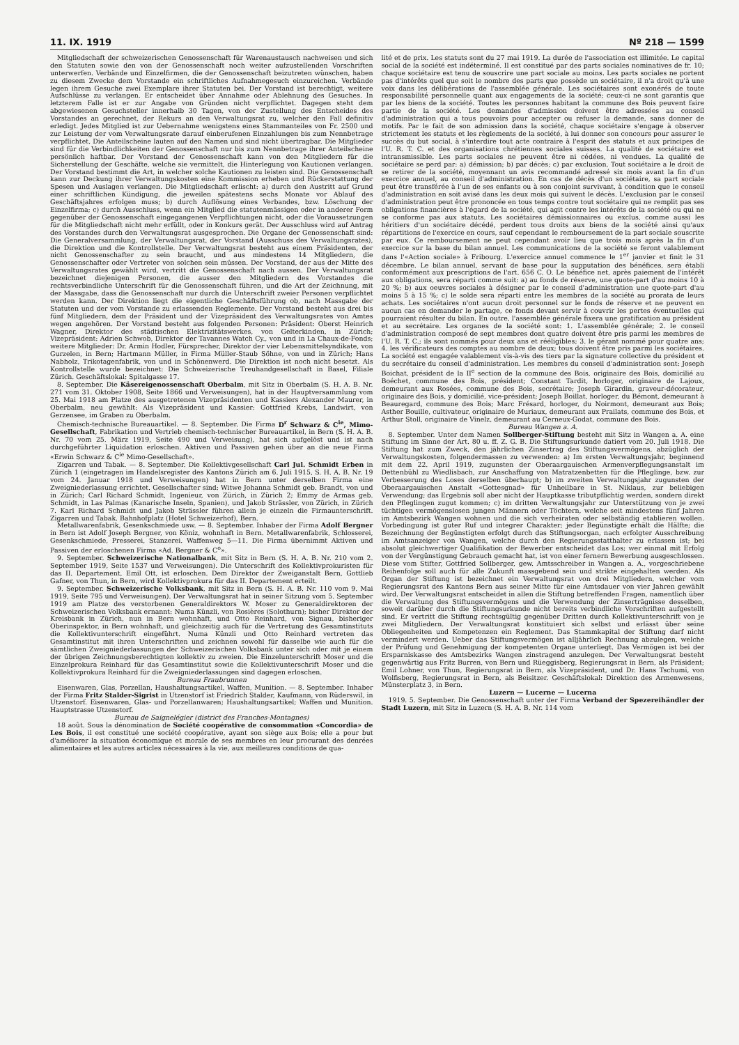11. IX. 1919 Nº 218 — 1599
Mitgliedschaft der schweizerischen Genossenschaft für Warenaustausch nachweisen und sich den Statuten sowie den von der Genossenschaft noch weiter aufzustellenden Vorschriften unterwerfen. Verbände und Einzelfirmen, die der Genossenschaft beizutreten wünschen, haben zu diesem Zwecke dem Vorstande ein schriftliches Aufnahmegesuch einzureichen. Verbände legen ihrem Gesuche zwei Exemplare ihrer Statuten bei. Der Vorstand ist berechtigt, weitere Aufschlüsse zu verlangen. Er entscheidet über Annahme oder Ablehnung des Gesuches. In letzterem Falle ist er zur Angabe von Gründen nicht verpflichtet. Dagegen steht dem abgewiesenen Gesuchsteller innerhalb 30 Tagen, von der Zustellung des Entscheides des Vorstandes an gerechnet, der Rekurs an den Verwaltungsrat zu, welcher den Fall definitiv erledigt. Jedes Mitglied ist zur Uebernahme wenigstens eines Stammanteiles von Fr. 2500 und zur Leistung der vom Verwaltungsrate darauf einberufenen Einzahlungen bis zum Nennbetrage verpflichtet. Die Anteilscheine lauten auf den Namen und sind nicht übertragbar. Die Mitglieder sind für die Verbindlichkeiten der Genossenschaft nur bis zum Nennbetrage ihrer Anteilscheine persönlich haftbar. Der Vorstand der Genossenschaft kann von den Mitgliedern für die Sicherstellung der Geschäfte, welche sie vermittelt, die Hinterlegung von Kautionen verlangen. Der Vorstand bestimmt die Art, in welcher solche Kautionen zu leisten sind. Die Genossenschaft kann zur Deckung ihrer Verwaltungskosten eine Kommission erheben und Rückerstattung der Spesen und Auslagen verlangen. Die Mitgliedschaft erlischt: a) durch den Austritt auf Grund einer schriftlichen Kündigung, die jeweilen spätestens sechs Monate vor Ablauf des Geschäftsjahres erfolgen muss; b) durch Auflösung eines Verbandes, bzw. Löschung der Einzelfirma; c) durch Ausschluss, wenn ein Mitglied die statutenmässigen oder in anderer Form gegenüber der Genossenschaft eingegangenen Verpflichtungen nicht, oder die Voraussetzungen für die Mitgliedschaft nicht mehr erfüllt, oder in Konkurs gerät. Der Ausschluss wird auf Antrag des Vorstandes durch den Verwaltungsrat ausgesprochen. Die Organe der Genossenschaft sind: Die Generalversammlung, der Verwaltungsrat, der Vorstand (Ausschuss des Verwaltungsrates), die Direktion und die Kontrollstelle. Der Verwaltungsrat besteht aus einem Präsidenten, der nicht Genossenschafter zu sein braucht, und aus mindestens 14 Mitgliedern, die Genossenschafter oder Vertreter von solchen sein müssen. Der Vorstand, der aus der Mitte des Verwaltungsrates gewählt wird, vertritt die Genossenschaft nach aussen. Der Verwaltungsrat bezeichnet diejenigen Personen, die ausser den Mitgliedern des Vorstandes die rechtsverbindliche Unterschrift für die Genossenschaft führen, und die Art der Zeichnung, mit der Massgabe, dass die Genossenschaft nur durch die Unterschrift zweier Personen verpflichtet werden kann. Der Direktion liegt die eigentliche Geschäftsführung ob, nach Massgabe der Statuten und der vom Vorstande zu erlassenden Reglemente. Der Vorstand besteht aus drei bis fünf Mitgliedern, dem der Präsident und der Vizepräsident des Verwaltungsrates von Amtes wegen angehören. Der Vorstand besteht aus folgenden Personen: Präsident: Oberst Heinrich Wagner, Direktor des städtischen Elektrizitätswerkes, von Gelterkinden, in Zürich; Vizepräsident: Adrien Schwob, Direktor der Tavannes Watch Cy., von und in La Chaux-de-Fonds; weitere Mitglieder: Dr. Armin Hodler, Fürsprecher, Direktor der vier Lebensmittelsyndikate, von Gurzelen, in Bern; Hartmann Müller, in Firma Müller-Staub Söhne, von und in Zürich; Hans Nabholz, Trikotagenfabrik, von und in Schönenwerd. Die Direktion ist noch nicht besetzt. Als Kontrollstelle wurde bezeichnet: Die Schweizerische Treuhandgesellschaft in Basel, Filiale Zürich. Geschäftslokal: Spitalgasse 17.
8. September. Die Käsereigenossenschaft Oberbalm, mit Sitz in Oberbalm (S. H. A. B. Nr. 271 vom 31. Oktober 1908, Seite 1866 und Verweisungen), hat in der Hauptversammlung vom 25. Mai 1918 am Platze des ausgetretenen Vizepräsidenten und Kassiers Alexander Maurer, in Oberbalm, neu gewählt: Als Vizepräsident und Kassier: Gottfried Krebs, Landwirt, von Gerzensee, im Graben zu Oberbalm.
Chemisch-technische Bureauartikel. — 8. September. Die Firma D<sup>r</sup> Schwarz & C<sup>ie</sup>, Mimo-Gesellschaft, Fabrikation und Vertrieb chemisch-technischer Bureauartikel, in Bern (S. H. A. B. Nr. 70 vom 25. März 1919, Seite 490 und Verweisung), hat sich aufgelöst und ist nach durchgeführter Liquidation erloschen. Aktiven und Passiven gehen über an die neue Firma «Erwin Schwarz & C<sup>ie</sup> Mimo-Gesellschaft».
Zigarren und Tabak. — 8. September. Die Kollektivgesellschaft Carl Jul. Schmidt Erben in Zürich 1 (eingetragen im Handelsregister des Kantons Zürich am 6. Juli 1915, S. H. A. B. Nr. 19 vom 24. Januar 1918 und Verweisungen) hat in Bern unter derselben Firma eine Zweigniederlassung errichtet. Gesellschafter sind: Witwe Johanna Schmidt geb. Brandt, von und in Zürich; Carl Richard Schmidt, Ingenieur, von Zürich, in Zürich 2; Emmy de Armas geb. Schmidt, in Las Palmas (Kanarische Inseln, Spanien), und Jakob Strässler, von Zürich, in Zürich 7. Karl Richard Schmidt und Jakob Strässler führen allein je einzeln die Firmaunterschrift. Zigarren und Tabak. Bahnhofplatz (Hotel Schweizerhof), Bern.
Metallwarenfabrik, Gesenkschmiede usw. — 8. September. Inhaber der Firma Adolf Bergner in Bern ist Adolf Joseph Bergner, von Köniz, wohnhaft in Bern. Metallwarenfabrik, Schlosserei, Gesenkschmiede, Presserei, Stanzerei. Waffenweg 5—11. Die Firma übernimmt Aktiven und Passiven der erloschenen Firma «Ad. Bergner & C<sup>o</sup>».
9. September. Schweizerische Nationalbank, mit Sitz in Bern (S. H. A. B. Nr. 210 vom 2. September 1919, Seite 1537 und Verweisungen). Die Unterschrift des Kollektivprokuristen für das II. Departement, Emil Ott, ist erloschen. Dem Direktor der Zweiganstalt Bern, Gottlieb Gafner, von Thun, in Bern, wird Kollektivprokura für das II. Departement erteilt.
9. September. Schweizerische Volksbank, mit Sitz in Bern (S. H. A. B. Nr. 110 vom 9. Mai 1919, Seite 795 und Verweisungen). Der Verwaltungsrat hat in seiner Sitzung vom 5. September 1919 am Platze des verstorbenen Generaldirektors W. Moser zu Generaldirektoren der Schweizerischen Volksbank ernannt: Numa Künzli, von Rosières (Solothurn); bisher Direktor der Kreisbank in Zürich, nun in Bern wohnhaft, und Otto Reinhard, von Signau, bisheriger Oberinspektor, in Bern wohnhaft, und gleichzeitig auch für die Vertretung des Gesamtinstituts die Kollektivunterschrift eingeführt. Numa Künzli und Otto Reinhard vertreten das Gesamtinstitut mit ihren Unterschriften und zeichnen sowohl für dasselbe wie auch für die sämtlichen Zweigniederlassungen der Schweizerischen Volksbank unter sich oder mit je einem der übrigen Zeichnungsberechtigten kollektiv zu zweien. Die Einzelunterschrift Moser und die Einzelprokura Reinhard für das Gesamtinstitut sowie die Kollektivunterschrift Moser und die Kollektivprokura Reinhard für die Zweigniederlassungen sind dagegen erloschen.
Bureau Fraubrunnen
Eisenwaren, Glas, Porzellan, Haushaltungsartikel, Waffen, Munition. — 8. September. Inhaber der Firma Fritz Stalder-Sigrist in Utzenstorf ist Friedrich Stalder, Kaufmann, von Rüderswil, in Utzenstorf. Eisenwaren, Glas- und Porzellanwaren; Haushaltungsartikel; Waffen und Munition. Hauptstrasse Utzenstorf.
Bureau de Saignelégier (district des Franches-Montagnes)
18 août. Sous la dénomination de Société coopérative de consommation «Concordia» de Les Bois, il est constitué une société coopérative, ayant son siège aux Bois; elle a pour but d'améliorer la situation économique et morale de ses membres en leur procurant des denrées alimentaires et les autres articles nécessaires à la vie, aux meilleures conditions de qua-
lité et de prix. Les statuts sont du 27 mai 1919. La durée de l'association est illimitée. Le capital social de la société est indéterminé. Il est constitué par des parts sociales nominatives de fr. 10; chaque sociétaire est tenu de souscrire une part sociale au moins. Les parts sociales ne portent pas d'intérêts quel que soit le nombre des parts que possède un sociétaire, il n'a droit qu'à une voix dans les délibérations de l'assemblée générale. Les sociétaires sont exonérés de toute responsabilité personnelle quant aux engagements de la société; ceux-ci ne sont garantis que par les biens de la société. Toutes les personnes habitant la commune des Bois peuvent faire partie de la société. Les demandes d'admission doivent être adressées au conseil d'administration qui a tous pouvoirs pour accepter ou refuser la demande, sans donner de motifs. Par le fait de son admission dans la société, chaque sociétaire s'engage à observer strictement les statuts et les règlements de la société, à lui donner son concours pour assurer le succès du but social, à s'interdire tout acte contraire à l'esprit des statuts et aux principes de l'U. R. T. C. et des organisations chrétiennes sociales suisses. La qualité de sociétaire est intransmissible. Les parts sociales ne peuvent être ni cédées, ni vendues. La qualité de sociétaire se perd par: a) démission; b) par décès; c) par exclusion. Tout sociétaire a le droit de se retirer de la société, moyennant un avis recommandé adressé six mois avant la fin d'un exercice annuel, au conseil d'administration. En cas de décès d'un sociétaire, sa part sociale peut être transférée à l'un de ses enfants ou à son conjoint survivant, à condition que le conseil d'administration en soit avisé dans les deux mois qui suivent le décès. L'exclusion par le conseil d'administration peut être prononcée en tous temps contre tout sociétaire qui ne remplit pas ses obligations financières à l'égard de la société, qui agit contre les intérêts de la société ou qui ne se conforme pas aux statuts. Les sociétaires démissionnaires ou exclus, comme aussi les héritiers d'un sociétaire décédé, perdent tous droits aux biens de la société ainsi qu'aux répartitions de l'exercice en cours, sauf cependant le remboursement de la part sociale souscrite par eux. Ce remboursement ne peut cependant avoir lieu que trois mois après la fin d'un exercice sur la base du bilan annuel. Les communications de la société se feront valablement dans l'«Action sociale» à Fribourg. L'exercice annuel commence le 1<sup>er</sup> janvier et finit le 31 décembre. Le bilan annuel, servant de base pour la supputation des bénéfices, sera établi conformément aux prescriptions de l'art. 656 C. O. Le bénéfice net, après paiement de l'intérêt aux obligations, sera réparti comme suit: a) au fonds de réserve, une quote-part d'au moins 10 à 20 %; b) aux oeuvres sociales à désigner par le conseil d'administration une quote-part d'au moins 5 à 15 %; c) le solde sera réparti entre les membres de la société au prorata de leurs achats. Les sociétaires n'ont aucun droit personnel sur le fonds de réserve et ne peuvent en aucun cas en demander le partage, ce fonds devant servir à couvrir les pertes éventuelles qui pourraient résulter du bilan. En outre, l'assemblée générale fixera une gratification au président et au secrétaire. Les organes de la société sont: 1. L'assemblée générale; 2. le conseil d'administration composé de sept membres dont quatre doivent être pris parmi les membres de l'U. R. T. C.; ils sont nommés pour deux ans et rééligibles; 3. le gérant nommé pour quatre ans; 4. les vérificateurs des comptes au nombre de deux; tous doivent être pris parmi les sociétaires. La société est engagée valablement vis-à-vis des tiers par la signature collective du président et du secrétaire du conseil d'administration. Les membres du conseil d'administration sont: Joseph Boichat, président de la II<sup>e</sup> section de la commune des Bois, originaire des Bois, domicilié au Boéchet, commune des Bois, président; Constant Tardit, horloger, originaire de Lajoux, demeurant aux Rosées, commune des Bois, secrétaire; Joseph Girardin, graveur-décorateur, originaire des Bois, y domicilié, vice-président; Joseph Boillat, horloger, du Bémont, demeurant à Beauregard, commune des Bois; Marc Frésard, horloger, du Noirmont, demeurant aux Bois; Asther Bouille, cultivateur, originaire de Muriaux, demeurant aux Prailats, commune des Bois, et Arthur Stoll, originaire de Vinelz, demeurant au Cerneux-Godat, commune des Bois.
Bureau Wangen a. A.
8. September. Unter dem Namen Sollberger-Stiftung besteht mit Sitz in Wangen a. A. eine Stiftung im Sinne der Art. 80 u. ff. Z. G. B. Die Stiftungsurkunde datiert vom 20. Juli 1918. Die Stiftung hat zum Zweck, den jährlichen Zinsertrag des Stiftungsvermögens, abzüglich der Verwaltungskosten, folgendermassen zu verwenden: a) Im ersten Verwaltungsjahr, beginnend mit dem 22. April 1919, zugunsten der Oberaargauischen Armenverpflegungsanstalt im Dettenbühl zu Wiedlisbach, zur Anschaffung von Matratzenbetten für die Pfleglinge, bzw. zur Verbesserung des Loses derselben überhaupt; b) im zweiten Verwaltungsjahr zugunsten der Oberaargauischen Anstalt «Gottesgnad» für Unheilbare in St. Niklaus, zur beliebigen Verwendung; das Ergebnis soll aber nicht der Hauptkasse tributpflichtig werden, sondern direkt den Pfleglingen zugut kommen; c) im dritten Verwaltungsjahr zur Unterstützung von je zwei tüchtigen vermögenslosen jungen Männern oder Töchtern, welche seit mindestens fünf Jahren im Amtsbezirk Wangen wohnen und die sich verheiraten oder selbständig etablieren wollen. Vorbedingung ist guter Ruf und integrer Charakter; jeder Begünstigte erhält die Hälfte; die Bezeichnung der Begünstigten erfolgt durch das Stiftungsorgan, nach erfolgter Ausschreibung im Amtsanzeiger von Wangen, welche durch den Regierungsstatthalter zu erlassen ist; bei absolut gleichwertiger Qualifikation der Bewerber entscheidet das Los; wer einmal mit Erfolg von der Vergünstigung Gebrauch gemacht hat, ist von einer fernern Bewerbung ausgeschlossen. Diese vom Stifter, Gottfried Sollberger, gew. Amtsschreiber in Wangen a. A., vorgeschriebene Reihenfolge soll auch für alle Zukunft massgebend sein und strikte eingehalten werden. Als Organ der Stiftung ist bezeichnet ein Verwaltungsrat von drei Mitgliedern, welcher vom Regierungsrat des Kantons Bern aus seiner Mitte für eine Amtsdauer von vier Jahren gewählt wird. Der Verwaltungsrat entscheidet in allen die Stiftung betreffenden Fragen, namentlich über die Verwaltung des Stiftungsvermögens und die Verwendung der Zinserträgnisse desselben, soweit darüber durch die Stiftungsurkunde nicht bereits verbindliche Vorschriften aufgestellt sind. Er vertritt die Stiftung rechtsgültig gegenüber Dritten durch Kollektivunterschrift von je zwei Mitgliedern. Der Verwaltungsrat konstituiert sich selbst und erlässt über seine Obliegenheiten und Kompetenzen ein Reglement. Das Stammkapital der Stiftung darf nicht vermindert werden. Ueber das Stiftungsvermögen ist alljährlich Rechnung abzulegen, welche der Prüfung und Genehmigung der kompetenten Organe unterliegt. Das Vermögen ist bei der Ersparniskasse des Amtsbezirks Wangen zinstragend anzulegen. Der Verwaltungsrat besteht gegenwärtig aus Fritz Burren, von Bern und Rüeggisberg, Regierungsrat in Bern, als Präsident; Emil Lohner, von Thun, Regierungsrat in Bern, als Vizepräsident, und Dr. Hans Tschumi, von Wolfisberg, Regierungsrat in Bern, als Beisitzer. Geschäftslokal: Direktion des Armenwesens, Münsterplatz 3, in Bern.
Luzern — Lucerne — Lucerna
1919. 5. September. Die Genossenschaft unter der Firma Verband der Spezereihändler der Stadt Luzern, mit Sitz in Luzern (S. H. A. B. Nr. 114 vom